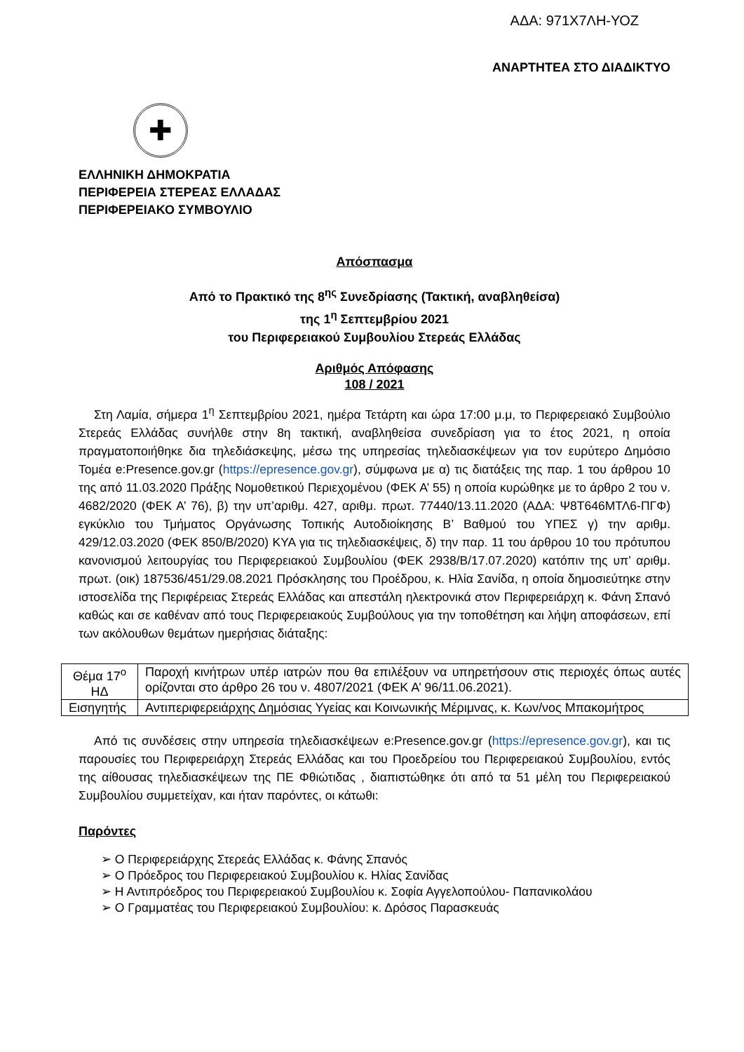ΑΔΑ: 971Χ7ΛΗ-ΥΟΖ
ΑΝΑΡΤΗΤΕΑ ΣΤΟ ΔΙΑΔΙΚΤΥΟ
✚
ΕΛΛΗΝΙΚΗ ΔΗΜΟΚΡΑΤΙΑ
ΠΕΡΙΦΕΡΕΙΑ ΣΤΕΡΕΑΣ ΕΛΛΑΔΑΣ
ΠΕΡΙΦΕΡΕΙΑΚΟ ΣΥΜΒΟΥΛΙΟ
Απόσπασμα
Από το Πρακτικό της 8<sup>ης</sup> Συνεδρίασης (Τακτική, αναβληθείσα)
της 1<sup>η</sup> Σεπτεμβρίου 2021
του Περιφερειακού Συμβουλίου Στερεάς Ελλάδας
Αριθμός Απόφασης
108 / 2021
Στη Λαμία, σήμερα 1<sup>η</sup> Σεπτεμβρίου 2021, ημέρα Τετάρτη και ώρα 17:00 μ.μ, το Περιφερειακό Συμβούλιο Στερεάς Ελλάδας συνήλθε στην 8η τακτική, αναβληθείσα συνεδρίαση για το έτος 2021, η οποία πραγματοποιήθηκε δια τηλεδιάσκεψης, μέσω της υπηρεσίας τηλεδιασκέψεων για τον ευρύτερο Δημόσιο Τομέα e:Presence.gov.gr (https://epresence.gov.gr), σύμφωνα με α) τις διατάξεις της παρ. 1 του άρθρου 10 της από 11.03.2020 Πράξης Νομοθετικού Περιεχομένου (ΦΕΚ Α’ 55) η οποία κυρώθηκε με το άρθρο 2 του ν. 4682/2020 (ΦΕΚ Α’ 76), β) την υπ’αριθμ. 427, αριθμ. πρωτ. 77440/13.11.2020 (ΑΔΑ: Ψ8Τ646ΜΤΛ6-ΠΓΦ) εγκύκλιο του Τμήματος Οργάνωσης Τοπικής Αυτοδιοίκησης Β’ Βαθμού του ΥΠΕΣ γ) την αριθμ. 429/12.03.2020 (ΦΕΚ 850/Β/2020) ΚΥΑ για τις τηλεδιασκέψεις, δ) την παρ. 11 του άρθρου 10 του πρότυπου κανονισμού λειτουργίας του Περιφερειακού Συμβουλίου (ΦΕΚ 2938/Β/17.07.2020) κατόπιν της υπ’ αριθμ. πρωτ. (οικ) 187536/451/29.08.2021 Πρόσκλησης του Προέδρου, κ. Ηλία Σανίδα, η οποία δημοσιεύτηκε στην ιστοσελίδα της Περιφέρειας Στερεάς Ελλάδας και απεστάλη ηλεκτρονικά στον Περιφερειάρχη κ. Φάνη Σπανό καθώς και σε καθέναν από τους Περιφερειακούς Συμβούλους για την τοποθέτηση και λήψη αποφάσεων, επί των ακόλουθων θεμάτων ημερήσιας διάταξης:
| Θέμα 17<sup>ο</sup> ΗΔ | Παροχή κινήτρων υπέρ ιατρών που θα επιλέξουν να υπηρετήσουν στις περιοχές όπως αυτές ορίζονται στο άρθρο 26 του ν. 4807/2021 (ΦΕΚ Α’ 96/11.06.2021). |
| Εισηγητής | Αντιπεριφερειάρχης Δημόσιας Υγείας και Κοινωνικής Μέριμνας, κ. Κων/νος Μπακομήτρος |
Από τις συνδέσεις στην υπηρεσία τηλεδιασκέψεων e:Presence.gov.gr (https://epresence.gov.gr), και τις παρουσίες του Περιφερειάρχη Στερεάς Ελλάδας και του Προεδρείου του Περιφερειακού Συμβουλίου, εντός της αίθουσας τηλεδιασκέψεων της ΠΕ Φθιώτιδας , διαπιστώθηκε ότι από τα 51 μέλη του Περιφερειακού Συμβουλίου συμμετείχαν, και ήταν παρόντες, οι κάτωθι:
Παρόντες
➢ Ο Περιφερειάρχης Στερεάς Ελλάδας κ. Φάνης Σπανός
➢ Ο Πρόεδρος του Περιφερειακού Συμβουλίου κ. Ηλίας Σανίδας
➢ Η Αντιπρόεδρος του Περιφερειακού Συμβουλίου κ. Σοφία Αγγελοπούλου- Παπανικολάου
➢ Ο Γραμματέας του Περιφερειακού Συμβουλίου: κ. Δρόσος Παρασκευάς